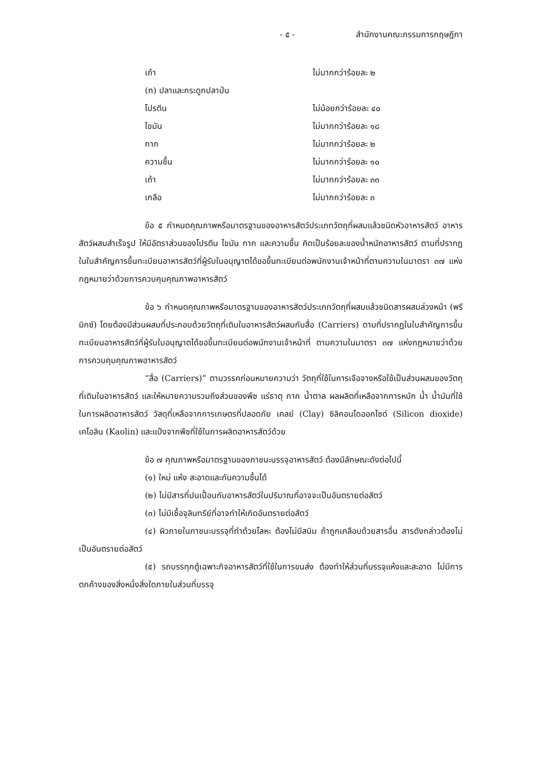- ๕ - สำนักงานคณะกรรมการกฤษฎีกา
เถ้า ไม่มากกว่าร้อยละ ๒
(ฑ) ปลาและกระดูกปลาป่น
โปรตีน ไม่น้อยกว่าร้อยละ ๔๐
ไขมัน ไม่มากกว่าร้อยละ ๑๘
กาก ไม่มากกว่าร้อยละ ๒
ความชื้น ไม่มากกว่าร้อยละ ๑๐
เถ้า ไม่มากกว่าร้อยละ ๓๓
เกลือ ไม่มากกว่าร้อยละ ๓
ข้อ ๕ กำหนดคุณภาพหรือมาตรฐานของอาหารสัตว์ประเภทวัตถุที่ผสมแล้วชนิดหัวอาหารสัตว์ อาหารสัตว์ผสมสำเร็จรูป ให้มีอัตราส่วนของโปรตีน ไขมัน กาก และความชื้น คิดเป็นร้อยละของน้ำหนักอาหารสัตว์ ตามที่ปรากฏในใบสำคัญการขึ้นทะเบียนอาหารสัตว์ที่ผู้รับใบอนุญาตได้ขอขึ้นทะเบียนต่อพนักงานเจ้าหน้าที่ตามความในมาตรา ๓๗ แห่งกฎหมายว่าด้วยการควบคุมคุณภาพอาหารสัตว์
ข้อ ๖ กำหนดคุณภาพหรือมาตรฐานของอาหารสัตว์ประเภทวัตถุที่ผสมแล้วชนิดสารผสมล่วงหน้า (พรีมิกซ์) โดยต้องมีส่วนผสมที่ประกอบด้วยวัตถุที่เติมในอาหารสัตว์ผสมกับสื่อ (Carriers) ตามที่ปรากฏในใบสำคัญการขึ้นทะเบียนอาหารสัตว์ที่ผู้รับใบอนุญาตได้ขอขึ้นทะเบียนต่อพนักงานเจ้าหน้าที่ ตามความในมาตรา ๓๗ แห่งกฎหมายว่าด้วยการควบคุมคุณภาพอาหารสัตว์
“สื่อ (Carriers)” ตามวรรคก่อนหมายความว่า วัตถุที่ใช้ในการเจือจางหรือใช้เป็นส่วนผสมของวัตถุที่เติมในอาหารสัตว์ และให้หมายความรวมถึงส่วนของพืช แร่ธาตุ กาก น้ำตาล ผลผลิตที่เหลือจากการหมัก น้ำ น้ำมันที่ใช้ในการผลิตอาหารสัตว์ วัสดุที่เหลือจากการเกษตรที่ปลอดภัย เคลย์ (Clay) ซิลิคอนไดออกไซด์ (Silicon dioxide) เคโอลิน (Kaolin) และแป้งจากพืชที่ใช้ในการผลิตอาหารสัตว์ด้วย
ข้อ ๗ คุณภาพหรือมาตรฐานของภาชนะบรรจุอาหารสัตว์ ต้องมีลักษณะดังต่อไปนี้
(๑) ใหม่ แห้ง สะอาดและกันความชื้นได้
(๒) ไม่มีสารที่ปนเปื้อนกับอาหารสัตว์ในปริมาณที่อาจจะเป็นอันตรายต่อสัตว์
(๓) ไม่มีเชื้อจุลินทรีย์ที่อาจทำให้เกิดอันตรายต่อสัตว์
(๔) ผิวภายในภาชนะบรรจุที่ทำด้วยโลหะ ต้องไม่มีสนิม ถ้าถูกเคลือบด้วยสารอื่น สารดังกล่าวต้องไม่เป็นอันตรายต่อสัตว์
(๕) รถบรรทุกตู้เฉพาะกิจอาหารสัตว์ที่ใช้ในการขนส่ง ต้องทำให้ส่วนที่บรรจุแห้งและสะอาด ไม่มีการตกค้างของสิ่งหนึ่งสิ่งใดภายในส่วนที่บรรจุ